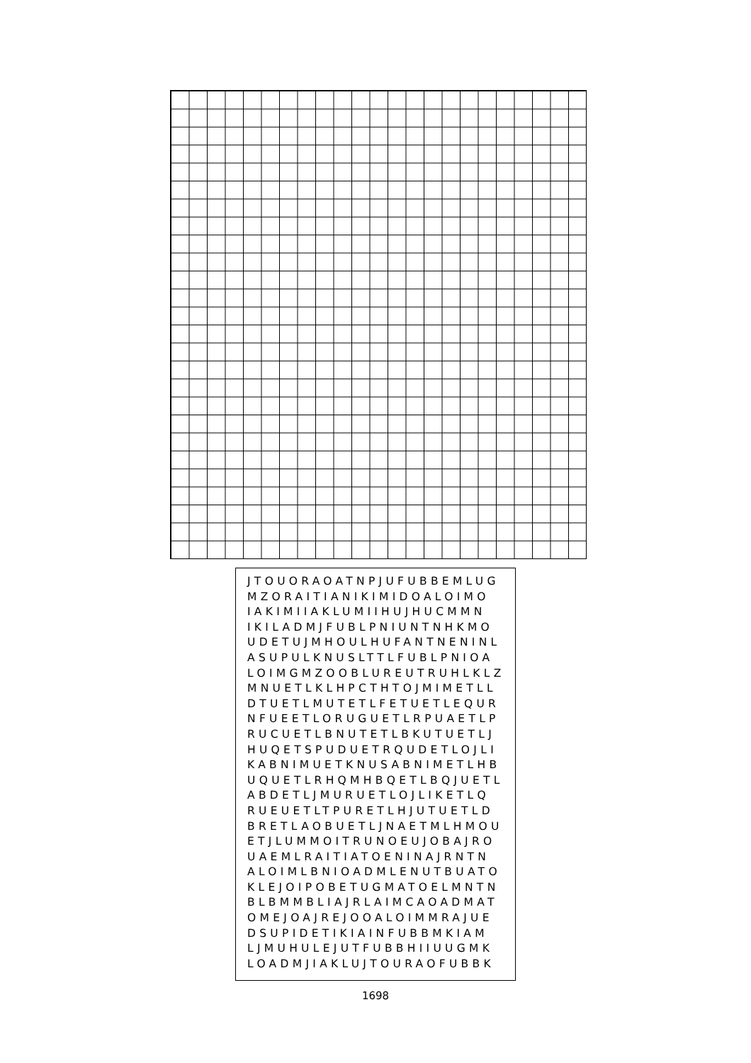JTOUORAOATNPJUFUBBEMLUG
MZORAITIANIKIMIDOALOIMO
IAKIMIIAKLUMIIHUJHUCMMN
IKILADMJFUBLPNIUNTNHKMO
UDETUJMHOULHUFANTNENINL
ASUPULKNUSLTTLFUBLPNIOA
LOIMGMZOOBLUREUTRUHLKLZ
MNUETLKLHPCTHTOJMIMETLL
DTUETLMUTETLFETUETLEQUR
NFUEETLORUGUETLRPUAETLP
RUCUETLBNUTETLBKUTUETLJ
HUQETSPUDUETRQUDETLOJLI
KABNIMUETKNUSABNIMETLHB
UQUETLRHQMHBQETLBQJUETL
ABDETLJMURUETLOJLIKETLQ
RUEUETLTPURETLHJUTUETLD
BRETLAOBUETLJNAETMLHMOU
ETJLUMMOITRUNOEUJOBAJRO
UAEMLRAITIATOENINAJRNTN
ALOIMLBNIOADMLENUTBUATO
KLEJOIPOBETUGMATOELMNTN
BLBMMBLIAJRLAIMCAOADMAT
OMEJOAJREJOOALOIMMRAJUE
DSUPIDETIKIAINFUBBMKIAM
LJMUHULEJUTFUBBHIIUUGMK
LOADMJIAKLUJTOURAOFUBBK
1698